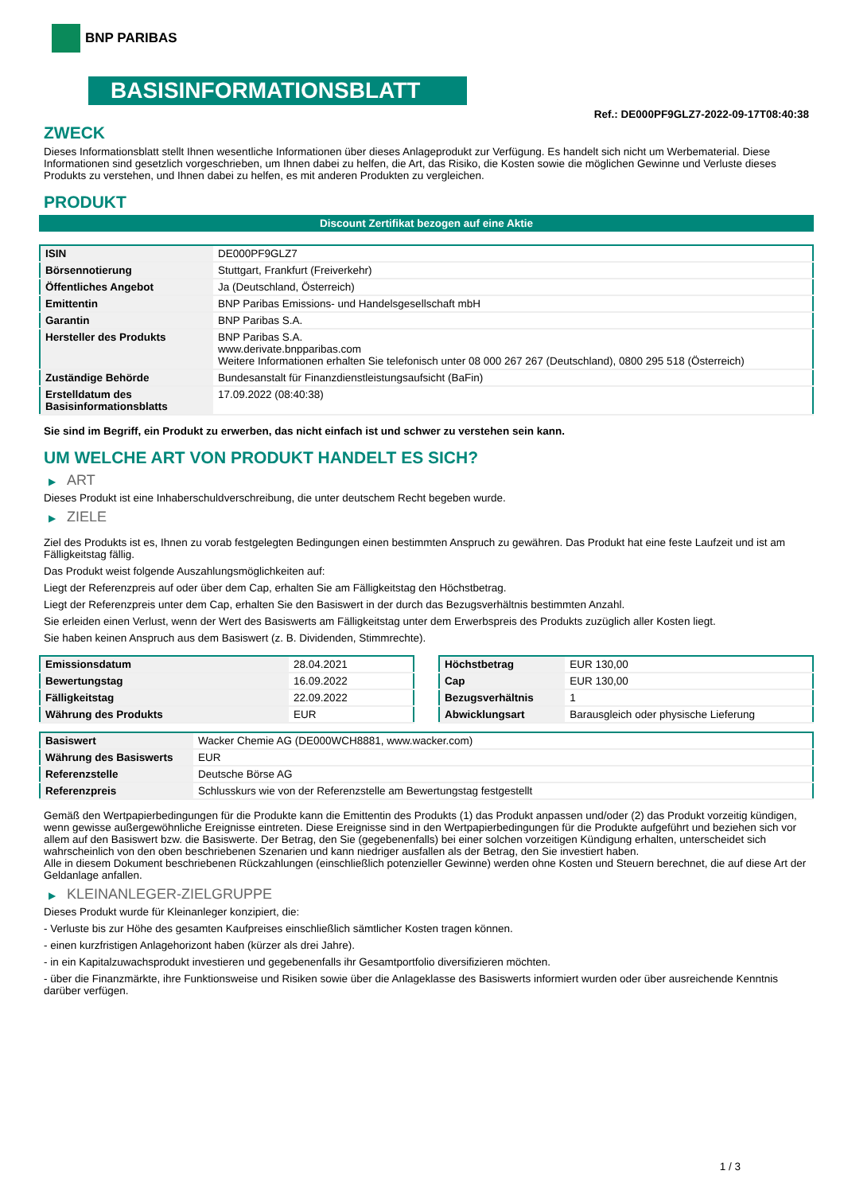BNP PARIBAS
BASISINFORMATIONSBLATT
Ref.: DE000PF9GLZ7-2022-09-17T08:40:38
ZWECK
Dieses Informationsblatt stellt Ihnen wesentliche Informationen über dieses Anlageprodukt zur Verfügung. Es handelt sich nicht um Werbematerial. Diese Informationen sind gesetzlich vorgeschrieben, um Ihnen dabei zu helfen, die Art, das Risiko, die Kosten sowie die möglichen Gewinne und Verluste dieses Produkts zu verstehen, und Ihnen dabei zu helfen, es mit anderen Produkten zu vergleichen.
PRODUKT
Discount Zertifikat bezogen auf eine Aktie
| ISIN | DE000PF9GLZ7 |
| Börsennotierung | Stuttgart, Frankfurt (Freiverkehr) |
| Öffentliches Angebot | Ja (Deutschland, Österreich) |
| Emittentin | BNP Paribas Emissions- und Handelsgesellschaft mbH |
| Garantin | BNP Paribas S.A. |
| Hersteller des Produkts | BNP Paribas S.A. www.derivate.bnpparibas.com Weitere Informationen erhalten Sie telefonisch unter 08 000 267 267 (Deutschland), 0800 295 518 (Österreich) |
| Zuständige Behörde | Bundesanstalt für Finanzdienstleistungsaufsicht (BaFin) |
| Erstelldatum des Basisinformationsblatts | 17.09.2022 (08:40:38) |
Sie sind im Begriff, ein Produkt zu erwerben, das nicht einfach ist und schwer zu verstehen sein kann.
UM WELCHE ART VON PRODUKT HANDELT ES SICH?
▶ ART
Dieses Produkt ist eine Inhaberschuldverschreibung, die unter deutschem Recht begeben wurde.
▶ ZIELE
Ziel des Produkts ist es, Ihnen zu vorab festgelegten Bedingungen einen bestimmten Anspruch zu gewähren. Das Produkt hat eine feste Laufzeit und ist am Fälligkeitstag fällig.
Das Produkt weist folgende Auszahlungsmöglichkeiten auf:
Liegt der Referenzpreis auf oder über dem Cap, erhalten Sie am Fälligkeitstag den Höchstbetrag.
Liegt der Referenzpreis unter dem Cap, erhalten Sie den Basiswert in der durch das Bezugsverhältnis bestimmten Anzahl.
Sie erleiden einen Verlust, wenn der Wert des Basiswerts am Fälligkeitstag unter dem Erwerbspreis des Produkts zuzüglich aller Kosten liegt.
Sie haben keinen Anspruch aus dem Basiswert (z. B. Dividenden, Stimmrechte).
| Emissionsdatum | 28.04.2021 |
| Bewertungstag | 16.09.2022 |
| Fälligkeitstag | 22.09.2022 |
| Währung des Produkts | EUR |
| Höchstbetrag | EUR 130,00 |
| Cap | EUR 130,00 |
| Bezugsverhältnis | 1 |
| Abwicklungsart | Barausgleich oder physische Lieferung |
| Basiswert | Wacker Chemie AG (DE000WCH8881, www.wacker.com) |
| Währung des Basiswerts | EUR |
| Referenzstelle | Deutsche Börse AG |
| Referenzpreis | Schlusskurs wie von der Referenzstelle am Bewertungstag festgestellt |
Gemäß den Wertpapierbedingungen für die Produkte kann die Emittentin des Produkts (1) das Produkt anpassen und/oder (2) das Produkt vorzeitig kündigen, wenn gewisse außergewöhnliche Ereignisse eintreten. Diese Ereignisse sind in den Wertpapierbedingungen für die Produkte aufgeführt und beziehen sich vor allem auf den Basiswert bzw. die Basiswerte. Der Betrag, den Sie (gegebenenfalls) bei einer solchen vorzeitigen Kündigung erhalten, unterscheidet sich wahrscheinlich von den oben beschriebenen Szenarien und kann niedriger ausfallen als der Betrag, den Sie investiert haben.
Alle in diesem Dokument beschriebenen Rückzahlungen (einschließlich potenzieller Gewinne) werden ohne Kosten und Steuern berechnet, die auf diese Art der Geldanlage anfallen.
▶ KLEINANLEGER-ZIELGRUPPE
Dieses Produkt wurde für Kleinanleger konzipiert, die:
- Verluste bis zur Höhe des gesamten Kaufpreises einschließlich sämtlicher Kosten tragen können.
- einen kurzfristigen Anlagehorizont haben (kürzer als drei Jahre).
- in ein Kapitalzuwachsprodukt investieren und gegebenenfalls ihr Gesamtportfolio diversifizieren möchten.
- über die Finanzmärkte, ihre Funktionsweise und Risiken sowie über die Anlageklasse des Basiswerts informiert wurden oder über ausreichende Kenntnis darüber verfügen.
1 / 3